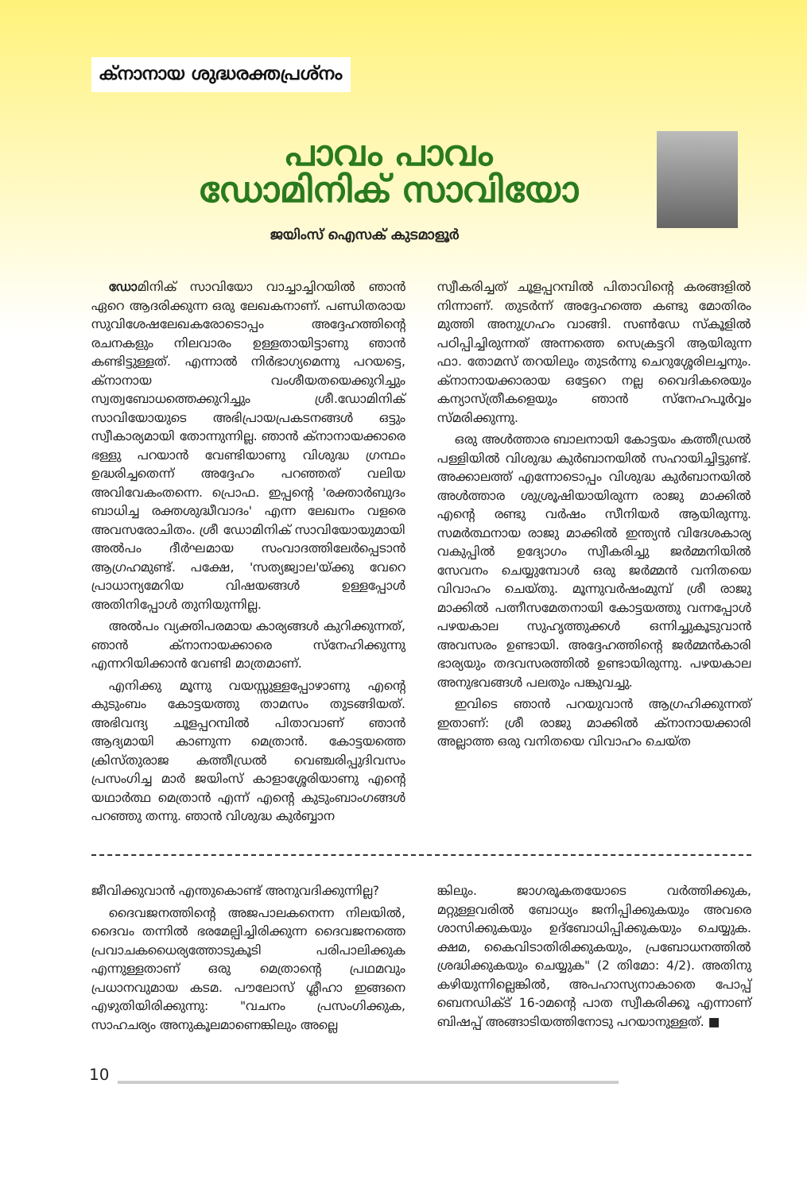ക്നാനായ ശുദ്ധരക്തപ്രശ്നം
പാവം പാവം
ഡോമിനിക് സാവിയോ
ജയിംസ് ഐസക് കുടമാളൂർ
ഡോമിനിക് സാവിയോ വാച്ചാച്ചിറയിൽ ഞാൻ ഏറെ ആദരിക്കുന്ന ഒരു ലേഖകനാണ്. പണ്ഡിതരായ സുവിശേഷലേഖകരോടൊപ്പം അദ്ദേഹത്തിന്റെ രചനകളും നിലവാരം ഉള്ളതായിട്ടാണു ഞാൻ കണ്ടിട്ടുള്ളത്. എന്നാൽ നിർഭാഗ്യമെന്നു പറയട്ടെ, ക്നാനായ വംശീയതയെക്കുറിച്ചും സ്വത്വബോധത്തെക്കുറിച്ചും ശ്രീ.ഡോമിനിക് സാവിയോയുടെ അഭിപ്രായപ്രകടനങ്ങൾ ഒട്ടും സ്വീകാര്യമായി തോന്നുന്നില്ല. ഞാൻ ക്നാനായക്കാരെ ഭള്ളു പറയാൻ വേണ്ടിയാണു വിശുദ്ധ ഗ്രന്ഥം ഉദ്ധരിച്ചതെന്ന് അദ്ദേഹം പറഞ്ഞത് വലിയ അവിവേകംതന്നെ. പ്രൊഫ. ഇപ്പന്റെ 'രക്താർബുദം ബാധിച്ച രക്തശുദ്ധീവാദം' എന്ന ലേഖനം വളരെ അവസരോചിതം. ശ്രീ ഡോമിനിക് സാവിയോയുമായി അൽപം ദീർഘമായ സംവാദത്തിലേർപ്പെടാൻ ആഗ്രഹമുണ്ട്. പക്ഷേ, 'സത്യജ്വാല'യ്ക്കു വേറെ പ്രാധാന്യമേറിയ വിഷയങ്ങൾ ഉള്ളപ്പോൾ അതിനിപ്പോൾ തുനിയുന്നില്ല.
അൽപം വ്യക്തിപരമായ കാര്യങ്ങൾ കുറിക്കുന്നത്, ഞാൻ ക്നാനായക്കാരെ സ്നേഹിക്കുന്നു എന്നറിയിക്കാൻ വേണ്ടി മാത്രമാണ്.
എനിക്കു മൂന്നു വയസ്സുള്ളപ്പോഴാണു എന്റെ കുടുംബം കോട്ടയത്തു താമസം തുടങ്ങിയത്. അഭിവന്ദ്യ ചൂളപ്പറമ്പിൽ പിതാവാണ് ഞാൻ ആദ്യമായി കാണുന്ന മെത്രാൻ. കോട്ടയത്തെ ക്രിസ്തുരാജ കത്തീഡ്രൽ വെഞ്ചരിപ്പുദിവസം പ്രസംഗിച്ച മാർ ജയിംസ് കാളാശ്ശേരിയാണു എന്റെ യഥാർത്ഥ മെത്രാൻ എന്ന് എന്റെ കുടുംബാംഗങ്ങൾ പറഞ്ഞു തന്നു. ഞാൻ വിശുദ്ധ കുർബ്ബാന
സ്വീകരിച്ചത് ചൂളപ്പറമ്പിൽ പിതാവിന്റെ കരങ്ങളിൽ നിന്നാണ്. തുടർന്ന് അദ്ദേഹത്തെ കണ്ടു മോതിരം മുത്തി അനുഗ്രഹം വാങ്ങി. സൺഡേ സ്കൂളിൽ പഠിപ്പിച്ചിരുന്നത് അന്നത്തെ സെക്രട്ടറി ആയിരുന്ന ഫാ. തോമസ് തറയിലും തുടർന്നു ചെറുശ്ശേരിലച്ചനും. ക്നാനായക്കാരായ ഒട്ടേറെ നല്ല വൈദികരെയും കന്യാസ്ത്രീകളെയും ഞാൻ സ്നേഹപൂർവ്വം സ്മരിക്കുന്നു.
ഒരു അൾത്താര ബാലനായി കോട്ടയം കത്തീഡ്രൽ പള്ളിയിൽ വിശുദ്ധ കുർബാനയിൽ സഹായിച്ചിട്ടുണ്ട്. അക്കാലത്ത് എന്നോടൊപ്പം വിശുദ്ധ കുർബാനയിൽ അൾത്താര ശുശ്രൂഷിയായിരുന്ന രാജു മാക്കിൽ എന്റെ രണ്ടു വർഷം സീനിയർ ആയിരുന്നു. സമർത്ഥനായ രാജു മാക്കിൽ ഇന്ത്യൻ വിദേശകാര്യ വകുപ്പിൽ ഉദ്യോഗം സ്വീകരിച്ചു ജർമ്മനിയിൽ സേവനം ചെയ്യുമ്പോൾ ഒരു ജർമ്മൻ വനിതയെ വിവാഹം ചെയ്തു. മൂന്നുവർഷംമുമ്പ് ശ്രീ രാജു മാക്കിൽ പത്നീസമേതനായി കോട്ടയത്തു വന്നപ്പോൾ പഴയകാല സുഹൃത്തുക്കൾ ഒന്നിച്ചുകൂടുവാൻ അവസരം ഉണ്ടായി. അദ്ദേഹത്തിന്റെ ജർമ്മൻകാരി ഭാര്യയും തദവസരത്തിൽ ഉണ്ടായിരുന്നു. പഴയകാല അനുഭവങ്ങൾ പലതും പങ്കുവച്ചു.
ഇവിടെ ഞാൻ പറയുവാൻ ആഗ്രഹിക്കുന്നത് ഇതാണ്: ശ്രീ രാജു മാക്കിൽ ക്നാനായക്കാരി അല്ലാത്ത ഒരു വനിതയെ വിവാഹം ചെയ്ത
ജീവിക്കുവാൻ എന്തുകൊണ്ട് അനുവദിക്കുന്നില്ല?
ദൈവജനത്തിന്റെ അജപാലകനെന്ന നിലയിൽ, ദൈവം തന്നിൽ ഭരമേല്പിച്ചിരിക്കുന്ന ദൈവജനത്തെ പ്രവാചകധൈര്യത്തോടുകൂടി പരിപാലിക്കുക എന്നുള്ളതാണ് ഒരു മെത്രാന്റെ പ്രഥമവും പ്രധാനവുമായ കടമ. പൗലോസ് ശ്ലീഹാ ഇങ്ങനെ എഴുതിയിരിക്കുന്നു: "വചനം പ്രസംഗിക്കുക, സാഹചര്യം അനുകൂലമാണെങ്കിലും അല്ലെ
ങ്കിലും. ജാഗരൂകതയോടെ വർത്തിക്കുക, മറ്റുള്ളവരിൽ ബോധ്യം ജനിപ്പിക്കുകയും അവരെ ശാസിക്കുകയും ഉദ്ബോധിപ്പിക്കുകയും ചെയ്യുക. ക്ഷമ, കൈവിടാതിരിക്കുകയും, പ്രബോധനത്തിൽ ശ്രദ്ധിക്കുകയും ചെയ്യുക" (2 തിമോ: 4/2). അതിനു കഴിയുന്നില്ലെങ്കിൽ, അപഹാസ്യനാകാതെ പോപ്പ് ബെനഡിക്ട് 16-ാമന്റെ പാത സ്വീകരിക്കൂ എന്നാണ് ബിഷപ്പ് അങ്ങാടിയത്തിനോടു പറയാനുള്ളത്. ■
10